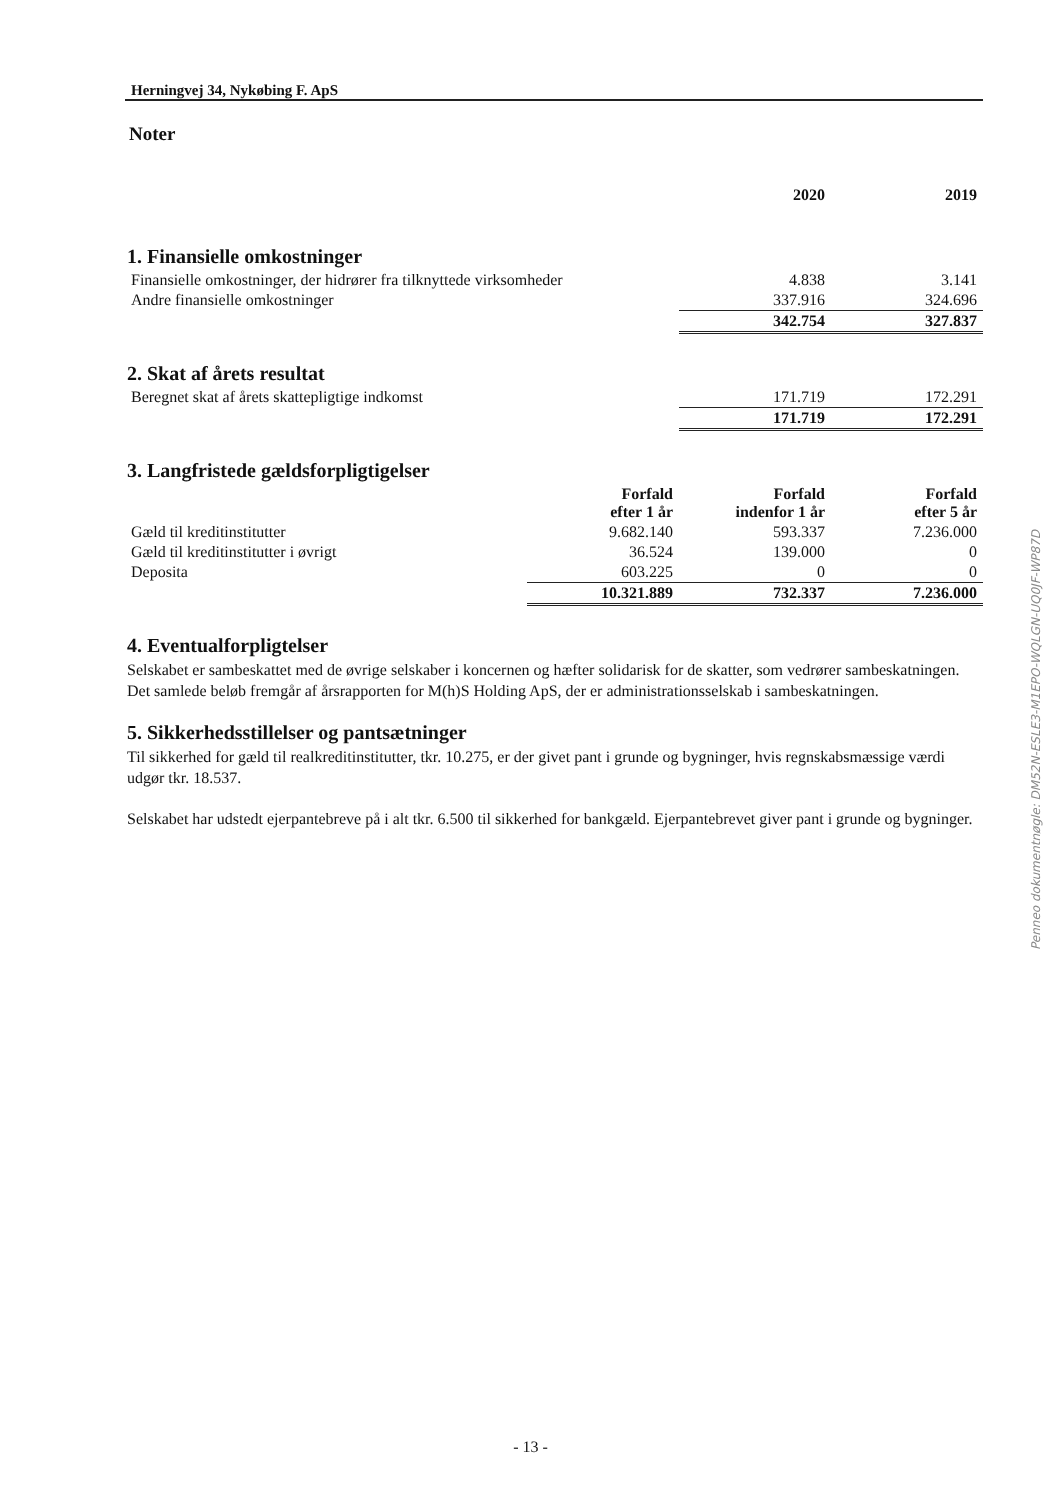Herningvej 34, Nykøbing F. ApS
Noter
| | 2020 | 2019 |
1. Finansielle omkostninger
| Finansielle omkostninger, der hidrører fra tilknyttede virksomheder | 4.838 | 3.141 |
| Andre finansielle omkostninger | 337.916 | 324.696 |
| | 342.754 | 327.837 |
2. Skat af årets resultat
| Beregnet skat af årets skattepligtige indkomst | 171.719 | 172.291 |
| | 171.719 | 172.291 |
3. Langfristede gældsforpligtigelser
| | Forfald efter 1 år | Forfald indenfor 1 år | Forfald efter 5 år |
| --- | --- | --- | --- |
| Gæld til kreditinstitutter | 9.682.140 | 593.337 | 7.236.000 |
| Gæld til kreditinstitutter i øvrigt | 36.524 | 139.000 | 0 |
| Deposita | 603.225 | 0 | 0 |
| | 10.321.889 | 732.337 | 7.236.000 |
4. Eventualforpligtelser
Selskabet er sambeskattet med de øvrige selskaber i koncernen og hæfter solidarisk for de skatter, som vedrører sambeskatningen.
Det samlede beløb fremgår af årsrapporten for M(h)S Holding ApS, der er administrationsselskab i sambeskatningen.
5. Sikkerhedsstillelser og pantsætninger
Til sikkerhed for gæld til realkreditinstitutter, tkr. 10.275, er der givet pant i grunde og bygninger, hvis regnskabsmæssige værdi udgør tkr. 18.537.
Selskabet har udstedt ejerpantebreve på i alt tkr. 6.500 til sikkerhed for bankgæld. Ejerpantebrevet giver pant i grunde og bygninger.
Penneo dokumentnøgle: DM52N-ESLE3-M1EPO-WQLGN-UQ0JF-WP87D
- 13 -